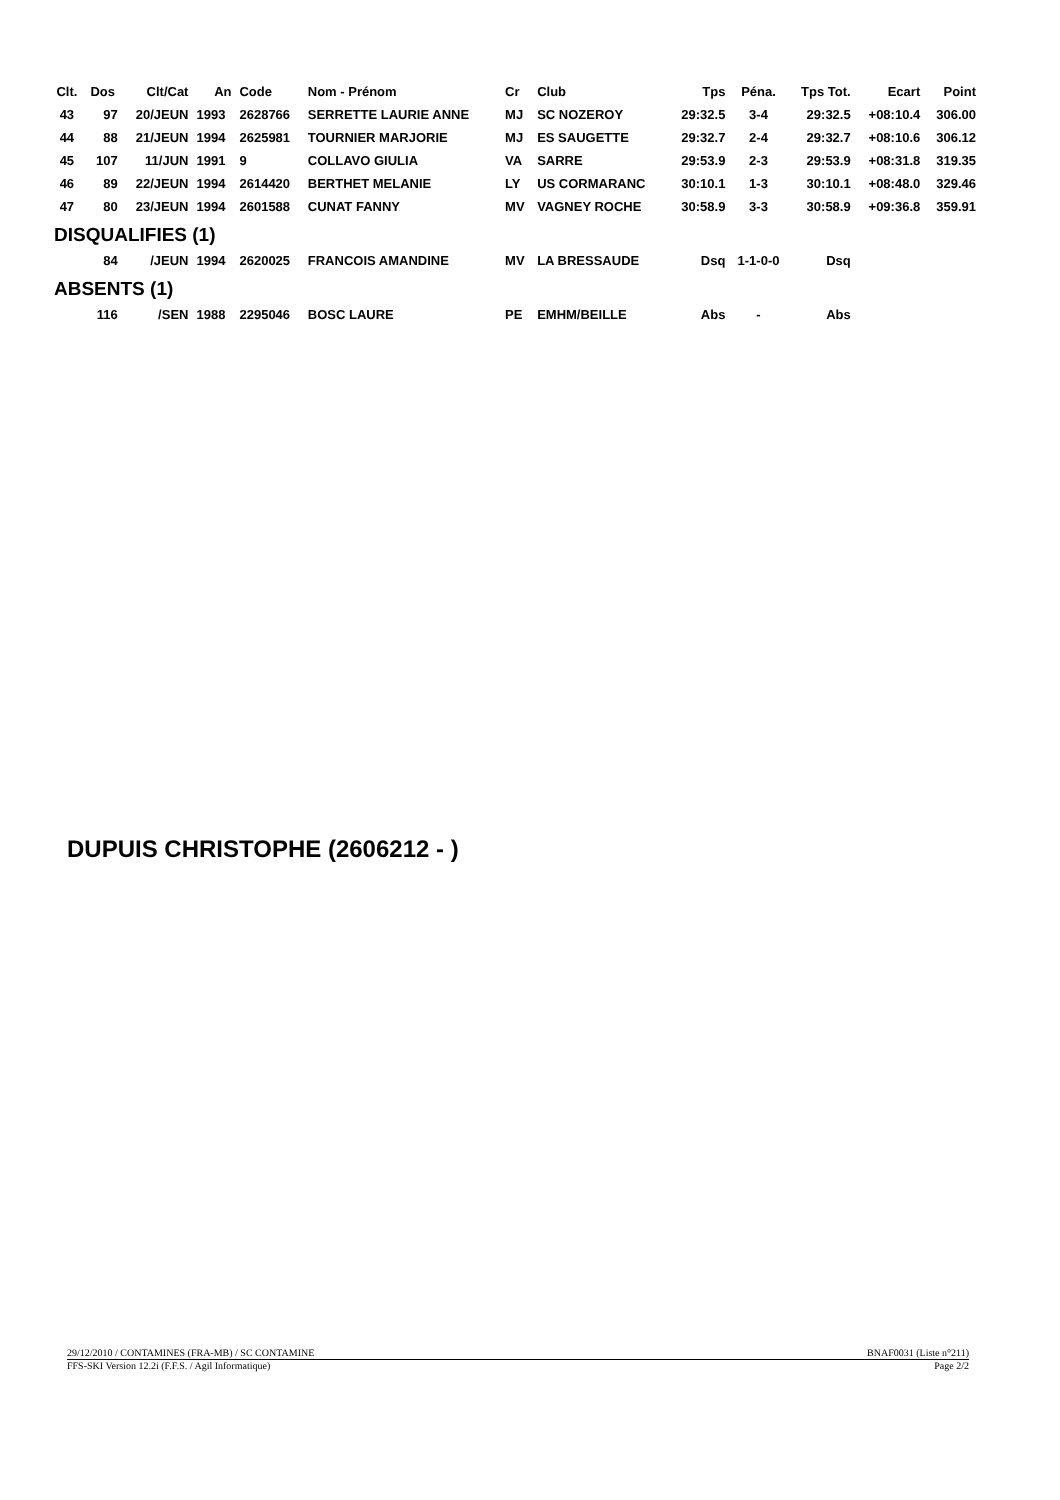| Clt. | Dos | Clt/Cat | An | Code | Nom - Prénom | Cr | Club | Tps | Péna. | Tps Tot. | Ecart | Point |
| --- | --- | --- | --- | --- | --- | --- | --- | --- | --- | --- | --- | --- |
| 43 | 97 | 20/JEUN | 1993 | 2628766 | SERRETTE LAURIE ANNE | MJ | SC NOZEROY | 29:32.5 | 3-4 | 29:32.5 | +08:10.4 | 306.00 |
| 44 | 88 | 21/JEUN | 1994 | 2625981 | TOURNIER MARJORIE | MJ | ES SAUGETTE | 29:32.7 | 2-4 | 29:32.7 | +08:10.6 | 306.12 |
| 45 | 107 | 11/JUN | 1991 | 9 | COLLAVO GIULIA | VA | SARRE | 29:53.9 | 2-3 | 29:53.9 | +08:31.8 | 319.35 |
| 46 | 89 | 22/JEUN | 1994 | 2614420 | BERTHET MELANIE | LY | US CORMARANC | 30:10.1 | 1-3 | 30:10.1 | +08:48.0 | 329.46 |
| 47 | 80 | 23/JEUN | 1994 | 2601588 | CUNAT FANNY | MV | VAGNEY ROCHE | 30:58.9 | 3-3 | 30:58.9 | +09:36.8 | 359.91 |
| DISQUALIFIES (1) | | | | | | | | | | | | |
| | 84 | /JEUN | 1994 | 2620025 | FRANCOIS AMANDINE | MV | LA BRESSAUDE | Dsq | 1-1-0-0 | Dsq | | |
| ABSENTS (1) | | | | | | | | | | | | |
| | 116 | /SEN | 1988 | 2295046 | BOSC LAURE | PE | EMHM/BEILLE | Abs | - | Abs | | |
DUPUIS CHRISTOPHE (2606212 - )
29/12/2010 / CONTAMINES (FRA-MB) / SC CONTAMINE BNAF0031 (Liste n°211)
FFS-SKI Version 12.2i (F.F.S. / Agil Informatique) Page 2/2